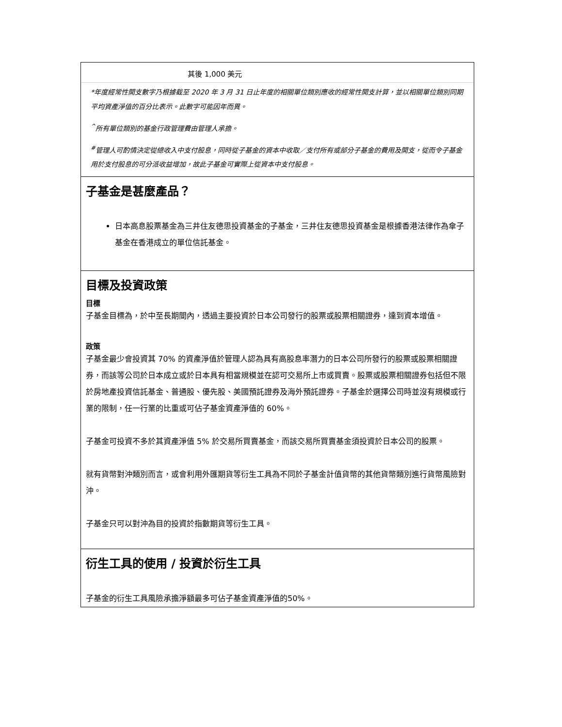其後 1,000 美元
*年度經常性開支數字乃根據截至 2020 年 3 月 31 日止年度的相關單位類別應收的經常性開支計算，並以相關單位類別同期平均資產淨值的百分比表示。此數字可能因年而異。
<sup>^</sup>所有單位類別的基金行政管理費由管理人承擔。
<sup>#</sup> 管理人可酌情決定從總收入中支付股息，同時從子基金的資本中收取／支付所有或部分子基金的費用及開支，從而令子基金用於支付股息的可分派收益增加，故此子基金可實際上從資本中支付股息。
子基金是甚麼產品？
日本高息股票基金為三井住友德思投資基金的子基金，三井住友德思投資基金是根據香港法律作為傘子基金在香港成立的單位信託基金。
目標及投資政策
目標
子基金目標為，於中至長期間內，透過主要投資於日本公司發行的股票或股票相關證券，達到資本增值。
政策
子基金最少會投資其 70% 的資產淨值於管理人認為具有高股息率潛力的日本公司所發行的股票或股票相關證券，而該等公司於日本成立或於日本具有相當規模並在認可交易所上市或買賣。股票或股票相關證券包括但不限於房地產投資信託基金、普通股、優先股、美國預託證券及海外預託證券。子基金於選擇公司時並沒有規模或行業的限制，任一行業的比重或可佔子基金資產淨值的 60%。
子基金可投資不多於其資產淨值 5% 於交易所買賣基金，而該交易所買賣基金須投資於日本公司的股票。
就有貨幣對沖類別而言，或會利用外匯期貨等衍生工具為不同於子基金計值貨幣的其他貨幣類別進行貨幣風險對沖。
子基金只可以對沖為目的投資於指數期貨等衍生工具。
衍生工具的使用 / 投資於衍生工具
子基金的衍生工具風險承擔淨額最多可佔子基金資產淨值的50%。